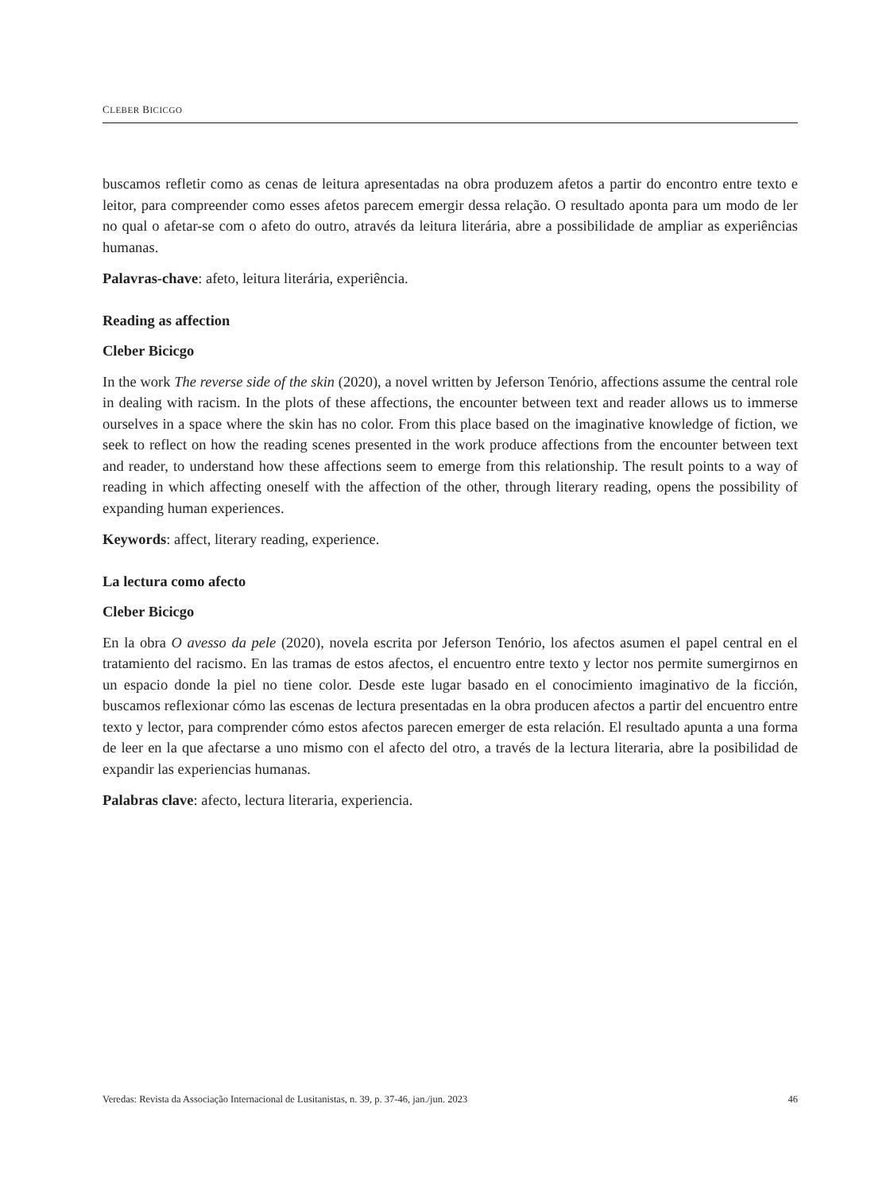CLEBER BICICGO
buscamos refletir como as cenas de leitura apresentadas na obra produzem afetos a partir do encontro entre texto e leitor, para compreender como esses afetos parecem emergir dessa relação. O resultado aponta para um modo de ler no qual o afetar-se com o afeto do outro, através da leitura literária, abre a possibilidade de ampliar as experiências humanas.
Palavras-chave: afeto, leitura literária, experiência.
Reading as affection
Cleber Bicicgo
In the work The reverse side of the skin (2020), a novel written by Jeferson Tenório, affections assume the central role in dealing with racism. In the plots of these affections, the encounter between text and reader allows us to immerse ourselves in a space where the skin has no color. From this place based on the imaginative knowledge of fiction, we seek to reflect on how the reading scenes presented in the work produce affections from the encounter between text and reader, to understand how these affections seem to emerge from this relationship. The result points to a way of reading in which affecting oneself with the affection of the other, through literary reading, opens the possibility of expanding human experiences.
Keywords: affect, literary reading, experience.
La lectura como afecto
Cleber Bicicgo
En la obra O avesso da pele (2020), novela escrita por Jeferson Tenório, los afectos asumen el papel central en el tratamiento del racismo. En las tramas de estos afectos, el encuentro entre texto y lector nos permite sumergirnos en un espacio donde la piel no tiene color. Desde este lugar basado en el conocimiento imaginativo de la ficción, buscamos reflexionar cómo las escenas de lectura presentadas en la obra producen afectos a partir del encuentro entre texto y lector, para comprender cómo estos afectos parecen emerger de esta relación. El resultado apunta a una forma de leer en la que afectarse a uno mismo con el afecto del otro, a través de la lectura literaria, abre la posibilidad de expandir las experiencias humanas.
Palabras clave: afecto, lectura literaria, experiencia.
Veredas: Revista da Associação Internacional de Lusitanistas, n. 39, p. 37-46, jan./jun. 2023 46